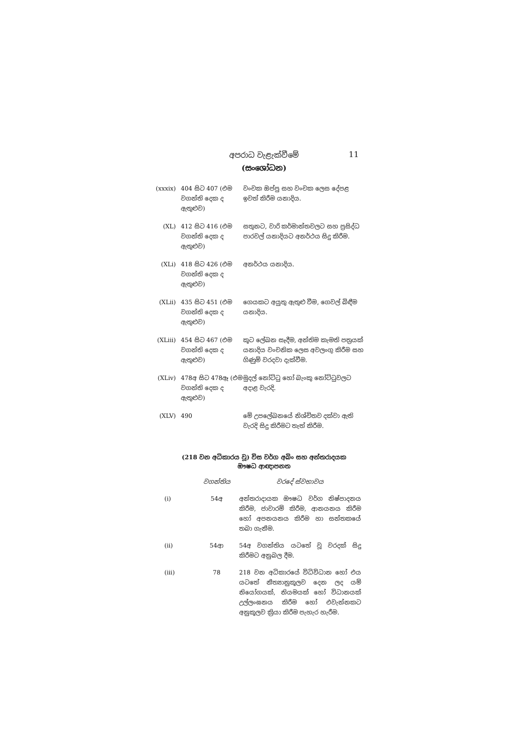11
අපරාධ වැළැක්වීමේ
(සංශෝධන)
| (xxxix) | 404 සිට 407 (එම වගන්ති දෙක ද ඇතුළුව) | වංචක ඔප්පු සහ වංචක ලෙස දේපළ ඉවත් කිරීම යනාදිය. |
| (XL) | 412 සිට 416 (එම වගන්ති දෙක ද ඇතුළුව) | සතුනට, වාරි කර්මාන්තවලට සහ ප්‍රසිද්ධ පාරවල් යනාදියට අනර්ථය සිදු කිරීම. |
| (XLi) | 418 සිට 426 (එම වගන්ති දෙක ද ඇතුළුව) | අනර්ථය යනාදිය. |
| (XLii) | 435 සිට 451 (එම වගන්ති දෙක ද ඇතුළුව) | ගෙයකට අයුතු ඇතුළු වීම, ගෙවල් බිඳීම යනාදිය. |
| (XLiii) | 454 සිට 467 (එම වගන්ති දෙක ද ඇතුළුව) | කූට ලේඛන සෑදීම, අන්තිම කැමති පත්‍රයක් යනාදිය වංචනික ලෙස අවලංගු කිරීම සහ ගිණුම් වරදවා දැක්වීම. |
| (XLiv) | 478අ සිට 478ඈ (එම වගන්ති දෙක ද ඇතුළුව) | මුදල් නෝට්ටු හෝ බැංකු නෝට්ටුවලට අදාළ වැරදි. |
| (XLV) | 490 | මේ උපලේඛනයේ නිශ්චිතව දක්වා ඇති වැරදි සිදු කිරීමට තැත් කිරීම. |
(218 වන අධිකාරය වූ) විස වර්ග අබිං සහ අන්තරාදයක
ඖෂධ ආඥාපනත
| | වගන්තිය | වරදේ ස්වභාවය |
| (i) | 54අ | අන්තරාදායක ඖෂධ වර්ග නිෂ්පාදනය කිරීම, ජාවාරම් කිරීම, ආනයනය කිරීම හෝ අපනයනය කිරීම හා සන්තකයේ තබා ගැනීම. |
| (ii) | 54ආ | 54අ වගන්තිය යටතේ වූ වරදක් සිදු කිරීමට අනුබල දීම. |
| (iii) | 78 | 218 වන අධිකාරයේ විධිවිධාන හෝ එය යටතේ නීත්‍යානුකූලව දෙන ලද යම් නියෝගයක්, නියමයක් හෝ විධානයක් උල්ලංඝනය කිරීම හෝ එවැන්නකට අනුකූලව ක්‍රියා කිරීම පැහැර හැරීම. |